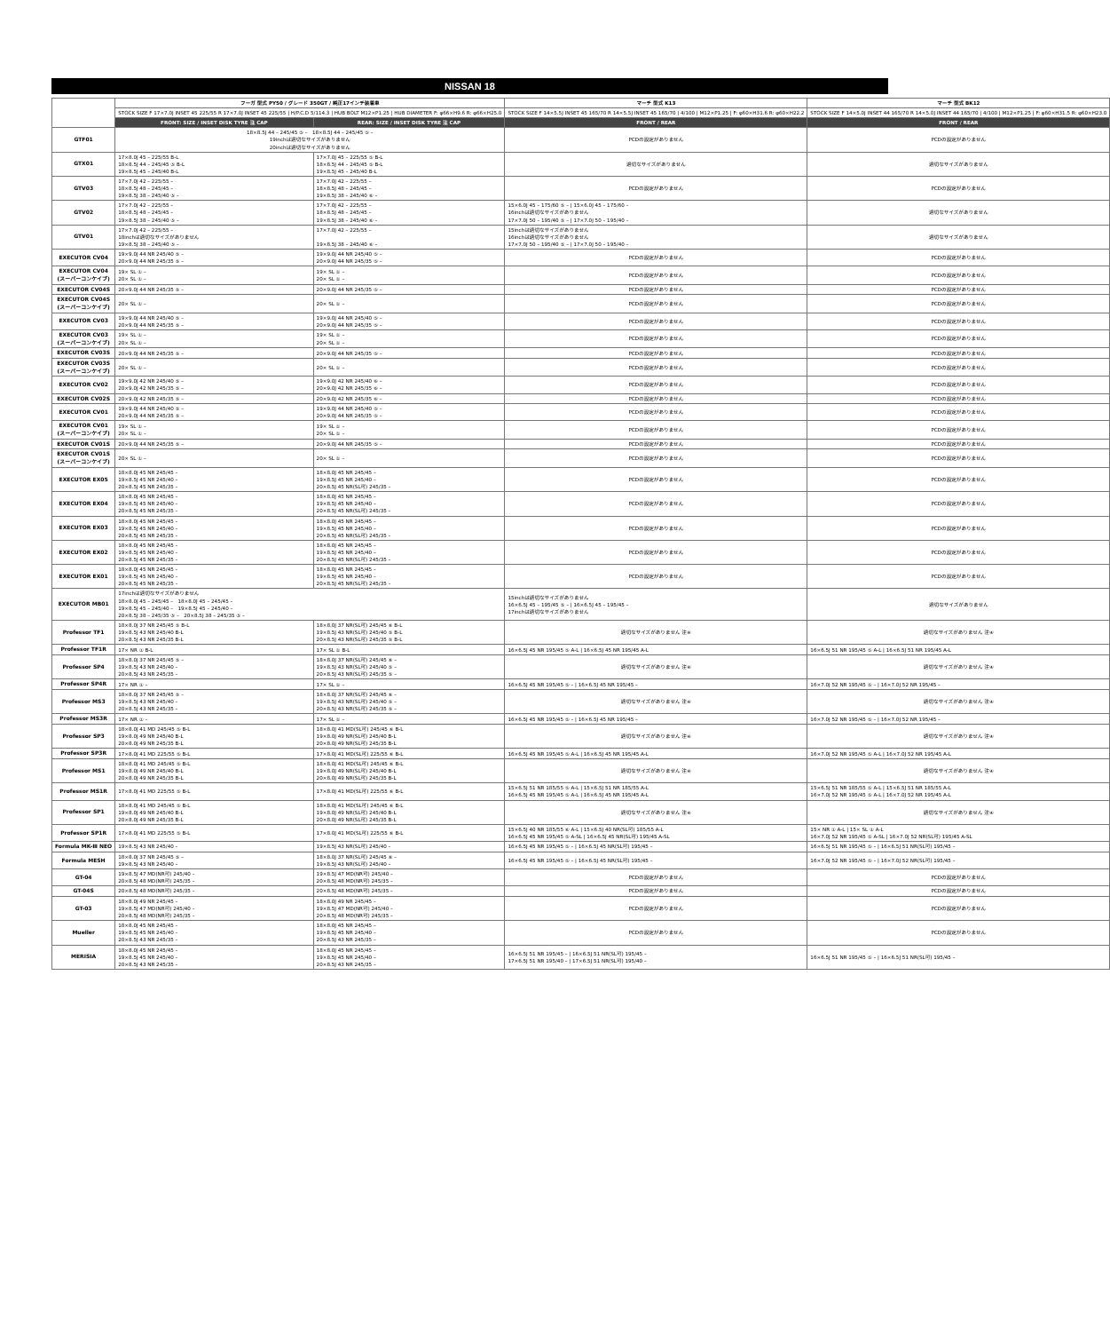NISSAN 18
| | フーガ 型式 PY50 / グレード 350GT / 純正17インチ装着車 | | マーチ 型式 K13 | マーチ 型式 BK12 |
| --- | --- | --- | --- | --- |
| | STOCK SIZE F 17×7.0J INSET 45 225/55 R 17×7.0J INSET 45 225/55 / H/P.C.D 5/114.3 / HUB BOLT M12×P1.25 / HUB DIAMETER F: φ66×H9.6 R: φ66×H25.0 | | STOCK SIZE F 14×5.5J INSET 45 165/70 R 14×5.5J INSET 45 165/70 / 4/100 / M12×P1.25 / F: φ60×H31.6 R: φ60×H22.2 | STOCK SIZE F 14×5.0J INSET 44 165/70 R 14×5.0J INSET 44 165/70 / 4/100 / M12×P1.25 / F: φ60×H31.5 R: φ60×H23.0 |
| | FRONT: SIZE / INSET DISK TYRE 注 CAP | REAR: SIZE / INSET DISK TYRE 注 CAP | FRONT / REAR | FRONT / REAR |
| GTF01 | 18×8.5J 44 – 245/45 ⑤ – 18×8.5J 44 – 245/45 ⑤ – 19inchは適切なサイズがありません 20inchは適切なサイズがありません | | PCDの設定がありません | PCDの設定がありません |
| GTX01 | 17×8.0J 45 – 225/55 B-L 18×8.5J 44 – 245/45 ⑤ B-L 19×8.5J 45 – 245/40 B-L | 17×7.0J 45 – 225/55 ⑤ B-L 18×8.5J 44 – 245/45 ⑤ B-L 19×8.5J 45 – 245/40 B-L | 適切なサイズがありません | 適切なサイズがありません |
| GTV03 | 17×7.0J 42 – 225/55 – 18×8.5J 48 – 245/45 – 19×8.5J 38 – 245/40 ⑤ – | 17×7.0J 42 – 225/55 – 18×8.5J 48 – 245/45 – 19×8.5J 38 – 245/40 ⑥ – | PCDの設定がありません | PCDの設定がありません |
| GTV02 | 17×7.0J 42 – 225/55 – 18×8.5J 48 – 245/45 – 19×8.5J 38 – 245/40 ⑤ – | 17×7.0J 42 – 225/55 – 18×8.5J 48 – 245/45 – 19×8.5J 38 – 245/40 ⑥ – | 15×6.0J 45 – 175/60 ⑤ – / 15×6.0J 45 – 175/60 – 16inchは適切なサイズがありません 17×7.0J 50 – 195/40 ⑤ – / 17×7.0J 50 – 195/40 – | 適切なサイズがありません |
| GTV01 | 17×7.0J 42 – 225/55 – 18inchは適切なサイズがありません 19×8.5J 38 – 245/40 ⑤ – | 17×7.0J 42 – 225/55 – 19×8.5J 38 – 245/40 ⑥ – | 15inchは適切なサイズがありません 16inchは適切なサイズがありません 17×7.0J 50 – 195/40 ⑤ – / 17×7.0J 50 – 195/40 – | 適切なサイズがありません |
| EXECUTOR CV04 | 19×9.0J 44 NR 245/40 ⑤ – 20×9.0J 44 NR 245/35 ⑤ – | 19×9.0J 44 NR 245/40 ⑤ – 20×9.0J 44 NR 245/35 ⑤ – | PCDの設定がありません | PCDの設定がありません |
| EXECUTOR CV04 (スーパーコンケイブ) | 19× SL ① – 20× SL ① – | 19× SL ① – 20× SL ① – | PCDの設定がありません | PCDの設定がありません |
| EXECUTOR CV04S | 20×9.0J 44 NR 245/35 ⑤ – | 20×9.0J 44 NR 245/35 ⑤ – | PCDの設定がありません | PCDの設定がありません |
| EXECUTOR CV04S (スーパーコンケイブ) | 20× SL ① – | 20× SL ① – | PCDの設定がありません | PCDの設定がありません |
| EXECUTOR CV03 | 19×9.0J 44 NR 245/40 ⑤ – 20×9.0J 44 NR 245/35 ⑤ – | 19×9.0J 44 NR 245/40 ⑤ – 20×9.0J 44 NR 245/35 ⑤ – | PCDの設定がありません | PCDの設定がありません |
| EXECUTOR CV03 (スーパーコンケイブ) | 19× SL ① – 20× SL ① – | 19× SL ① – 20× SL ① – | PCDの設定がありません | PCDの設定がありません |
| EXECUTOR CV03S | 20×9.0J 44 NR 245/35 ⑤ – | 20×9.0J 44 NR 245/35 ⑤ – | PCDの設定がありません | PCDの設定がありません |
| EXECUTOR CV03S (スーパーコンケイブ) | 20× SL ① – | 20× SL ① – | PCDの設定がありません | PCDの設定がありません |
| EXECUTOR CV02 | 19×9.0J 42 NR 245/40 ⑤ – 20×9.0J 42 NR 245/35 ⑤ – | 19×9.0J 42 NR 245/40 ⑥ – 20×9.0J 42 NR 245/35 ⑥ – | PCDの設定がありません | PCDの設定がありません |
| EXECUTOR CV02S | 20×9.0J 42 NR 245/35 ⑤ – | 20×9.0J 42 NR 245/35 ⑥ – | PCDの設定がありません | PCDの設定がありません |
| EXECUTOR CV01 | 19×9.0J 44 NR 245/40 ⑤ – 20×9.0J 44 NR 245/35 ⑤ – | 19×9.0J 44 NR 245/40 ⑤ – 20×9.0J 44 NR 245/35 ⑤ – | PCDの設定がありません | PCDの設定がありません |
| EXECUTOR CV01 (スーパーコンケイブ) | 19× SL ① – 20× SL ① – | 19× SL ① – 20× SL ① – | PCDの設定がありません | PCDの設定がありません |
| EXECUTOR CV01S | 20×9.0J 44 NR 245/35 ⑤ – | 20×9.0J 44 NR 245/35 ⑤ – | PCDの設定がありません | PCDの設定がありません |
| EXECUTOR CV01S (スーパーコンケイブ) | 20× SL ① – | 20× SL ① – | PCDの設定がありません | PCDの設定がありません |
| EXECUTOR EX05 | 18×8.0J 45 NR 245/45 – 19×8.5J 45 NR 245/40 – 20×8.5J 45 NR 245/35 – | 18×8.0J 45 NR 245/45 – 19×8.5J 45 NR 245/40 – 20×8.5J 45 NR(SL可) 245/35 – | PCDの設定がありません | PCDの設定がありません |
| EXECUTOR EX04 | 18×8.0J 45 NR 245/45 – 19×8.5J 45 NR 245/40 – 20×8.5J 45 NR 245/35 – | 18×8.0J 45 NR 245/45 – 19×8.5J 45 NR 245/40 – 20×8.5J 45 NR(SL可) 245/35 – | PCDの設定がありません | PCDの設定がありません |
| EXECUTOR EX03 | 18×8.0J 45 NR 245/45 – 19×8.5J 45 NR 245/40 – 20×8.5J 45 NR 245/35 – | 18×8.0J 45 NR 245/45 – 19×8.5J 45 NR 245/40 – 20×8.5J 45 NR(SL可) 245/35 – | PCDの設定がありません | PCDの設定がありません |
| EXECUTOR EX02 | 18×8.0J 45 NR 245/45 – 19×8.5J 45 NR 245/40 – 20×8.5J 45 NR 245/35 – | 18×8.0J 45 NR 245/45 – 19×8.5J 45 NR 245/40 – 20×8.5J 45 NR(SL可) 245/35 – | PCDの設定がありません | PCDの設定がありません |
| EXECUTOR EX01 | 18×8.0J 45 NR 245/45 – 19×8.5J 45 NR 245/40 – 20×8.5J 45 NR 245/35 – | 18×8.0J 45 NR 245/45 – 19×8.5J 45 NR 245/40 – 20×8.5J 45 NR(SL可) 245/35 – | PCDの設定がありません | PCDの設定がありません |
| EXECUTOR MB01 | 17inchは適切なサイズがありません 18×8.0J 45 – 245/45 – 18×8.0J 45 – 245/45 – 19×8.5J 45 – 245/40 – 19×8.5J 45 – 245/40 – 20×8.5J 38 – 245/35 ⑤ – 20×8.5J 38 – 245/35 ⑤ – | | 15inchは適切なサイズがありません 16×6.5J 45 – 195/45 ⑤ – / 16×6.5J 45 – 195/45 – 17inchは適切なサイズがありません | 適切なサイズがありません |
| Professor TF1 | 18×8.0J 37 NR 245/45 ⑤ B-L 19×8.5J 43 NR 245/40 B-L 20×8.5J 43 NR 245/35 B-L | 18×8.0J 37 NR(SL可) 245/45 ⑥ B-L 19×8.5J 43 NR(SL可) 245/40 ⑤ B-L 20×8.5J 43 NR(SL可) 245/35 ⑤ B-L | 適切なサイズがありません 注④ | 適切なサイズがありません 注④ |
| Professor TF1R | 17× NR ① B-L | 17× SL ① B-L | 16×6.5J 45 NR 195/45 ⑤ A-L / 16×6.5J 45 NR 195/45 A-L | 16×6.5J 51 NR 195/45 ⑤ A-L / 16×6.5J 51 NR 195/45 A-L |
| Professor SP4 | 18×8.0J 37 NR 245/45 ⑤ – 19×8.5J 43 NR 245/40 – 20×8.5J 43 NR 245/35 – | 18×8.0J 37 NR(SL可) 245/45 ⑥ – 19×8.5J 43 NR(SL可) 245/40 ⑤ – 20×8.5J 43 NR(SL可) 245/35 ⑤ – | 適切なサイズがありません 注④ | 適切なサイズがありません 注④ |
| Professor SP4R | 17× NR ① – | 17× SL ① – | 16×6.5J 45 NR 195/45 ⑤ – / 16×6.5J 45 NR 195/45 – | 16×7.0J 52 NR 195/45 ⑤ – / 16×7.0J 52 NR 195/45 – |
| Professor MS3 | 18×8.0J 37 NR 245/45 ⑤ – 19×8.5J 43 NR 245/40 – 20×8.5J 43 NR 245/35 – | 18×8.0J 37 NR(SL可) 245/45 ⑥ – 19×8.5J 43 NR(SL可) 245/40 ⑤ – 20×8.5J 43 NR(SL可) 245/35 ⑤ – | 適切なサイズがありません 注④ | 適切なサイズがありません 注④ |
| Professor MS3R | 17× NR ① – | 17× SL ① – | 16×6.5J 45 NR 195/45 ⑤ – / 16×6.5J 45 NR 195/45 – | 16×7.0J 52 NR 195/45 ⑤ – / 16×7.0J 52 NR 195/45 – |
| Professor SP3 | 18×8.0J 41 MD 245/45 ⑤ B-L 19×8.0J 49 NR 245/40 B-L 20×8.0J 49 NR 245/35 B-L | 18×8.0J 41 MD(SL可) 245/45 ⑥ B-L 19×8.0J 49 NR(SL可) 245/40 B-L 20×8.0J 49 NR(SL可) 245/35 B-L | 適切なサイズがありません 注④ | 適切なサイズがありません 注④ |
| Professor SP3R | 17×8.0J 41 MD 225/55 ⑤ B-L | 17×8.0J 41 MD(SL可) 225/55 ⑥ B-L | 16×6.5J 45 NR 195/45 ⑤ A-L / 16×6.5J 45 NR 195/45 A-L | 16×7.0J 52 NR 195/45 ⑤ A-L / 16×7.0J 52 NR 195/45 A-L |
| Professor MS1 | 18×8.0J 41 MD 245/45 ⑤ B-L 19×8.0J 49 NR 245/40 B-L 20×8.0J 49 NR 245/35 B-L | 18×8.0J 41 MD(SL可) 245/45 ⑥ B-L 19×8.0J 49 NR(SL可) 245/40 B-L 20×8.0J 49 NR(SL可) 245/35 B-L | 適切なサイズがありません 注④ | 適切なサイズがありません 注④ |
| Professor MS1R | 17×8.0J 41 MD 225/55 ⑤ B-L | 17×8.0J 41 MD(SL可) 225/55 ⑥ B-L | 15×6.5J 51 NR 185/55 ⑤ A-L / 15×6.5J 51 NR 185/55 A-L 16×6.5J 45 NR 195/45 ⑤ A-L / 16×6.5J 45 NR 195/45 A-L | 15×6.5J 51 NR 185/55 ⑤ A-L / 15×6.5J 51 NR 185/55 A-L 16×7.0J 52 NR 195/45 ⑤ A-L / 16×7.0J 52 NR 195/45 A-L |
| Professor SP1 | 18×8.0J 41 MD 245/45 ⑤ B-L 19×8.0J 49 NR 245/40 B-L 20×8.0J 49 NR 245/35 B-L | 18×8.0J 41 MD(SL可) 245/45 ⑥ B-L 19×8.0J 49 NR(SL可) 245/40 B-L 20×8.0J 49 NR(SL可) 245/35 B-L | 適切なサイズがありません 注④ | 適切なサイズがありません 注④ |
| Professor SP1R | 17×8.0J 41 MD 225/55 ⑤ B-L | 17×8.0J 41 MD(SL可) 225/55 ⑥ B-L | 15×6.5J 40 NR 185/55 ⑥ A-L / 15×6.5J 40 NR(SL可) 185/55 A-L 16×6.5J 45 NR 195/45 ⑤ A-SL / 16×6.5J 45 NR(SL可) 195/45 A-SL | 15× NR ① A-L / 15× SL ① A-L 16×7.0J 52 NR 195/45 ⑤ A-SL / 16×7.0J 52 NR(SL可) 195/45 A-SL |
| Formula MK-Ⅲ NEO | 19×8.5J 43 NR 245/40 – | 19×8.5J 43 NR(SL可) 245/40 – | 16×6.5J 45 NR 195/45 ⑤ – / 16×6.5J 45 NR(SL可) 195/45 – | 16×6.5J 51 NR 195/45 ⑤ – / 16×6.5J 51 NR(SL可) 195/45 – |
| Formula MESH | 18×8.0J 37 NR 245/45 ⑤ – 19×8.5J 43 NR 245/40 – | 18×8.0J 37 NR(SL可) 245/45 ⑥ – 19×8.5J 43 NR(SL可) 245/40 – | 16×6.5J 45 NR 195/45 ⑤ – / 16×6.5J 45 NR(SL可) 195/45 – | 16×7.0J 52 NR 195/45 ⑤ – / 16×7.0J 52 NR(SL可) 195/45 – |
| GT-04 | 19×8.5J 47 MD(NR可) 245/40 – 20×8.5J 48 MD(NR可) 245/35 – | 19×8.5J 47 MD(NR可) 245/40 – 20×8.5J 48 MD(NR可) 245/35 – | PCDの設定がありません | PCDの設定がありません |
| GT-04S | 20×8.5J 48 MD(NR可) 245/35 – | 20×8.5J 48 MD(NR可) 245/35 – | PCDの設定がありません | PCDの設定がありません |
| GT-03 | 18×8.0J 49 NR 245/45 – 19×8.5J 47 MD(NR可) 245/40 – 20×8.5J 48 MD(NR可) 245/35 – | 18×8.0J 49 NR 245/45 – 19×8.5J 47 MD(NR可) 245/40 – 20×8.5J 48 MD(NR可) 245/35 – | PCDの設定がありません | PCDの設定がありません |
| Mueller | 18×8.0J 45 NR 245/45 – 19×8.5J 45 NR 245/40 – 20×8.5J 43 NR 245/35 – | 18×8.0J 45 NR 245/45 – 19×8.5J 45 NR 245/40 – 20×8.5J 43 NR 245/35 – | PCDの設定がありません | PCDの設定がありません |
| MERISIA | 18×8.0J 45 NR 245/45 – 19×8.5J 45 NR 245/40 – 20×8.5J 43 NR 245/35 – | 18×8.0J 45 NR 245/45 – 19×8.5J 45 NR 245/40 – 20×8.5J 43 NR 245/35 – | 16×6.5J 51 NR 195/45 – / 16×6.5J 51 NR(SL可) 195/45 – 17×6.5J 51 NR 195/40 – / 17×6.5J 51 NR(SL可) 195/40 – | 16×6.5J 51 NR 195/45 ⑤ – / 16×6.5J 51 NR(SL可) 195/45 – |